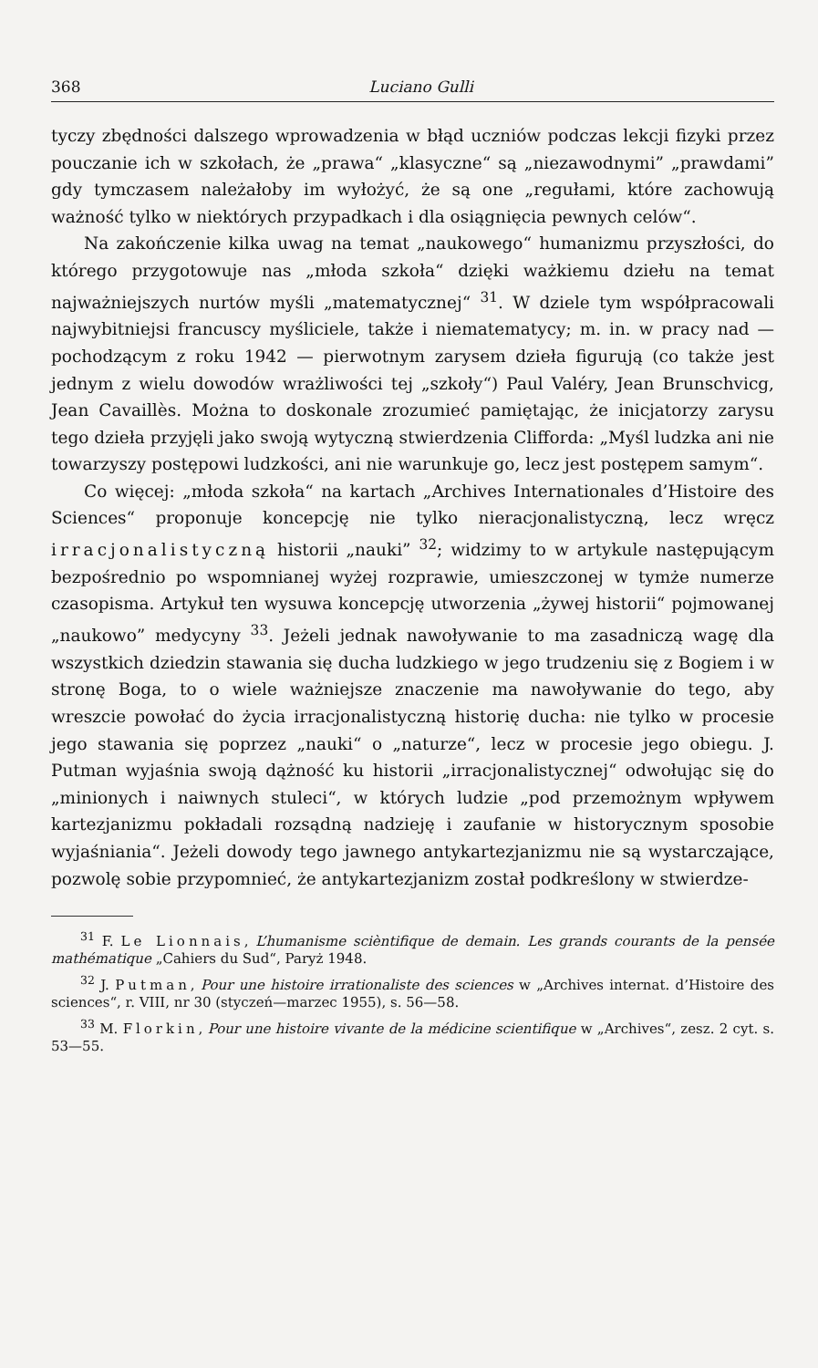368 Luciano Gulli
tyczy zbędności dalszego wprowadzenia w błąd uczniów podczas lekcji fizyki przez pouczanie ich w szkołach, że „prawa“ „klasyczne“ są „niezawodnymi” „prawdami” gdy tymczasem należałoby im wyłożyć, że są one „regułami, które zachowują ważność tylko w niektórych przypadkach i dla osiągnięcia pewnych celów“.
Na zakończenie kilka uwag na temat „naukowego“ humanizmu przyszłości, do którego przygotowuje nas „młoda szkoła“ dzięki ważkiemu dziełu na temat najważniejszych nurtów myśli „matematycznej“ <sup>31</sup>. W dziele tym współpracowali najwybitniejsi francuscy myśliciele, także i niematematycy; m. in. w pracy nad — pochodzącym z roku 1942 — pierwotnym zarysem dzieła figurują (co także jest jednym z wielu dowodów wrażliwości tej „szkoły“) Paul Valéry, Jean Brunschvicg, Jean Cavaillès. Można to doskonale zrozumieć pamiętając, że inicjatorzy zarysu tego dzieła przyjęli jako swoją wytyczną stwierdzenia Clifforda: „Myśl ludzka ani nie towarzyszy postępowi ludzkości, ani nie warunkuje go, lecz jest postępem samym“.
Co więcej: „młoda szkoła“ na kartach „Archives Internationales d’Histoire des Sciences“ proponuje koncepcję nie tylko nieracjonalistyczną, lecz wręcz irracjonalistyczną historii „nauki” <sup>32</sup>; widzimy to w artykule następującym bezpośrednio po wspomnianej wyżej rozprawie, umieszczonej w tymże numerze czasopisma. Artykuł ten wysuwa koncepcję utworzenia „żywej historii“ pojmowanej „naukowo” medycyny <sup>33</sup>. Jeżeli jednak nawoływanie to ma zasadniczą wagę dla wszystkich dziedzin stawania się ducha ludzkiego w jego trudzeniu się z Bogiem i w stronę Boga, to o wiele ważniejsze znaczenie ma nawoływanie do tego, aby wreszcie powołać do życia irracjonalistyczną historię ducha: nie tylko w procesie jego stawania się poprzez „nauki“ o „naturze“, lecz w procesie jego obiegu. J. Putman wyjaśnia swoją dążność ku historii „irracjonalistycznej“ odwołując się do „minionych i naiwnych stuleci“, w których ludzie „pod przemożnym wpływem kartezjanizmu pokładali rozsądną nadzieję i zaufanie w historycznym sposobie wyjaśniania“. Jeżeli dowody tego jawnego antykartezjanizmu nie są wystarczające, pozwolę sobie przypomnieć, że antykartezjanizm został podkreślony w stwierdze-
<sup>31</sup> F. Le Lionnais, L’humanisme scièntifique de demain. Les grands courants de la pensée mathématique „Cahiers du Sud“, Paryż 1948.
<sup>32</sup> J. Putman, Pour une histoire irrationaliste des sciences w „Archives internat. d’Histoire des sciences“, r. VIII, nr 30 (styczeń—marzec 1955), s. 56—58.
<sup>33</sup> M. Florkin, Pour une histoire vivante de la médicine scientifique w „Archives“, zesz. 2 cyt. s. 53—55.